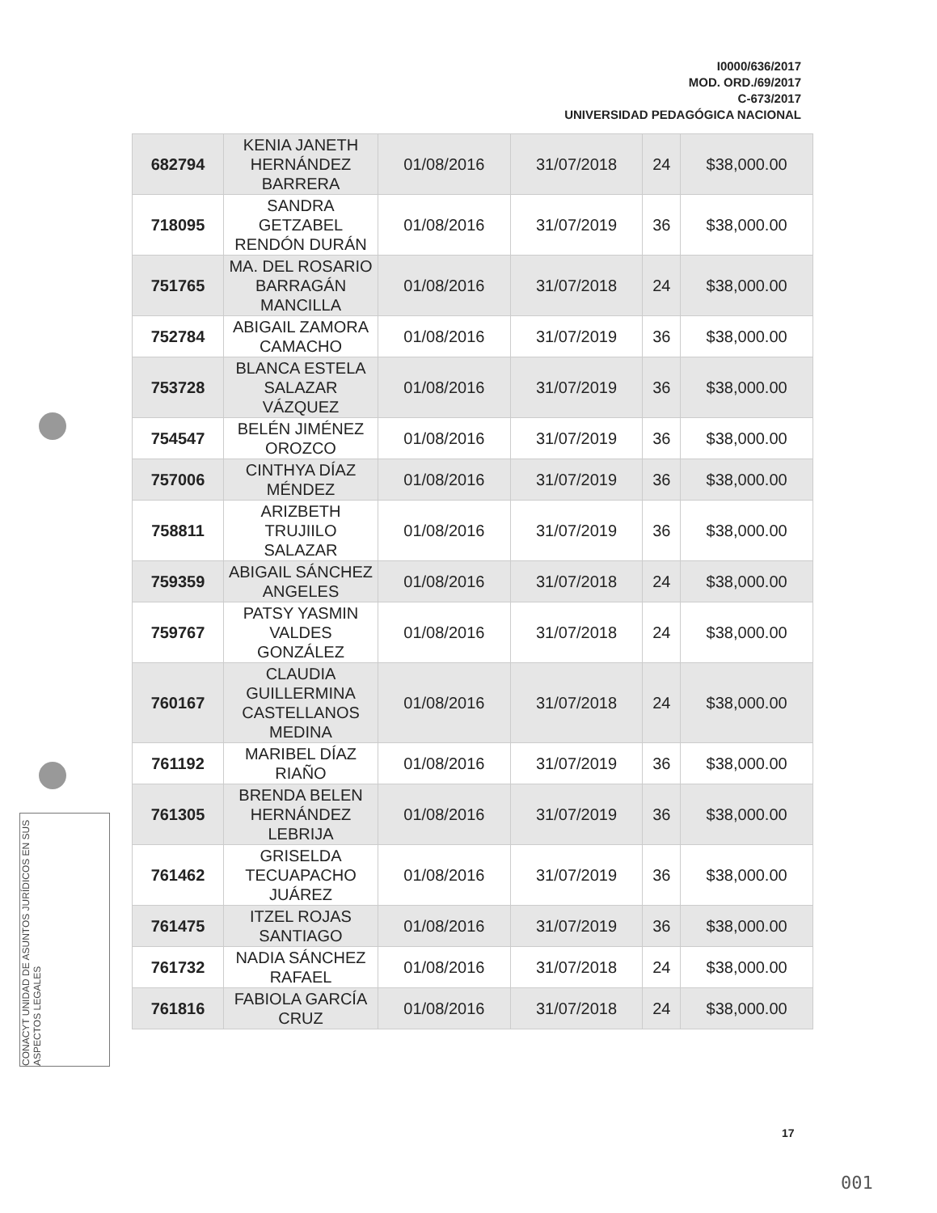I0000/636/2017
MOD. ORD./69/2017
C-673/2017
UNIVERSIDAD PEDAGÓGICA NACIONAL
CONACYT UNIDAD DE ASUNTOS JURÍDICOS EN SUS ASPECTOS LEGALES
| 682794 | KENIA JANETH HERNÁNDEZ BARRERA | 01/08/2016 | 31/07/2018 | 24 | $38,000.00 |
| 718095 | SANDRA GETZABEL RENDÓN DURÁN | 01/08/2016 | 31/07/2019 | 36 | $38,000.00 |
| 751765 | MA. DEL ROSARIO BARRAGÁN MANCILLA | 01/08/2016 | 31/07/2018 | 24 | $38,000.00 |
| 752784 | ABIGAIL ZAMORA CAMACHO | 01/08/2016 | 31/07/2019 | 36 | $38,000.00 |
| 753728 | BLANCA ESTELA SALAZAR VÁZQUEZ | 01/08/2016 | 31/07/2019 | 36 | $38,000.00 |
| 754547 | BELÉN JIMÉNEZ OROZCO | 01/08/2016 | 31/07/2019 | 36 | $38,000.00 |
| 757006 | CINTHYA DÍAZ MÉNDEZ | 01/08/2016 | 31/07/2019 | 36 | $38,000.00 |
| 758811 | ARIZBETH TRUJIILO SALAZAR | 01/08/2016 | 31/07/2019 | 36 | $38,000.00 |
| 759359 | ABIGAIL SÁNCHEZ ANGELES | 01/08/2016 | 31/07/2018 | 24 | $38,000.00 |
| 759767 | PATSY YASMIN VALDES GONZÁLEZ | 01/08/2016 | 31/07/2018 | 24 | $38,000.00 |
| 760167 | CLAUDIA GUILLERMINA CASTELLANOS MEDINA | 01/08/2016 | 31/07/2018 | 24 | $38,000.00 |
| 761192 | MARIBEL DÍAZ RIAÑO | 01/08/2016 | 31/07/2019 | 36 | $38,000.00 |
| 761305 | BRENDA BELEN HERNÁNDEZ LEBRIJA | 01/08/2016 | 31/07/2019 | 36 | $38,000.00 |
| 761462 | GRISELDA TECUAPACHO JUÁREZ | 01/08/2016 | 31/07/2019 | 36 | $38,000.00 |
| 761475 | ITZEL ROJAS SANTIAGO | 01/08/2016 | 31/07/2019 | 36 | $38,000.00 |
| 761732 | NADIA SÁNCHEZ RAFAEL | 01/08/2016 | 31/07/2018 | 24 | $38,000.00 |
| 761816 | FABIOLA GARCÍA CRUZ | 01/08/2016 | 31/07/2018 | 24 | $38,000.00 |
17
001